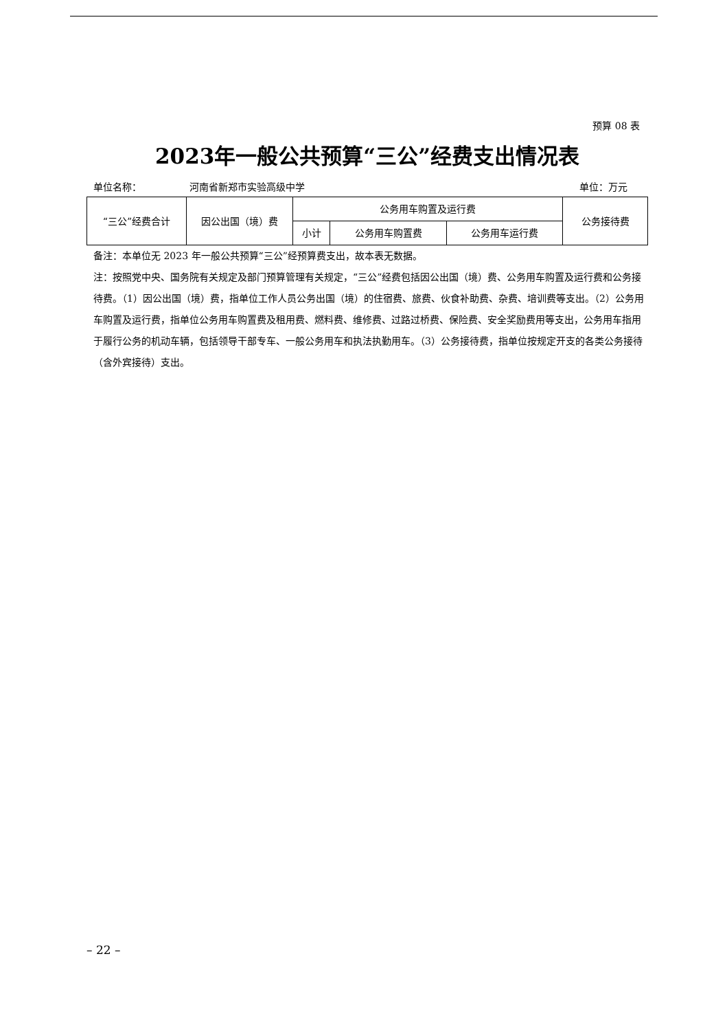预算 08 表
2023年一般公共预算“三公”经费支出情况表
单位名称： 河南省新郑市实验高级中学 单位：万元
| “三公”经费合计 | 因公出国（境）费 | 公务用车购置及运行费 | | | 公务接待费 |
| --- | --- | --- | --- | --- | --- |
| | | 小计 | 公务用车购置费 | 公务用车运行费 | |
备注：本单位无 2023 年一般公共预算“三公”经预算费支出，故本表无数据。
注：按照党中央、国务院有关规定及部门预算管理有关规定，“三公”经费包括因公出国（境）费、公务用车购置及运行费和公务接待费。（1）因公出国（境）费，指单位工作人员公务出国（境）的住宿费、旅费、伙食补助费、杂费、培训费等支出。（2）公务用车购置及运行费，指单位公务用车购置费及租用费、燃料费、维修费、过路过桥费、保险费、安全奖励费用等支出，公务用车指用于履行公务的机动车辆，包括领导干部专车、一般公务用车和执法执勤用车。（3）公务接待费，指单位按规定开支的各类公务接待（含外宾接待）支出。
– 22 –